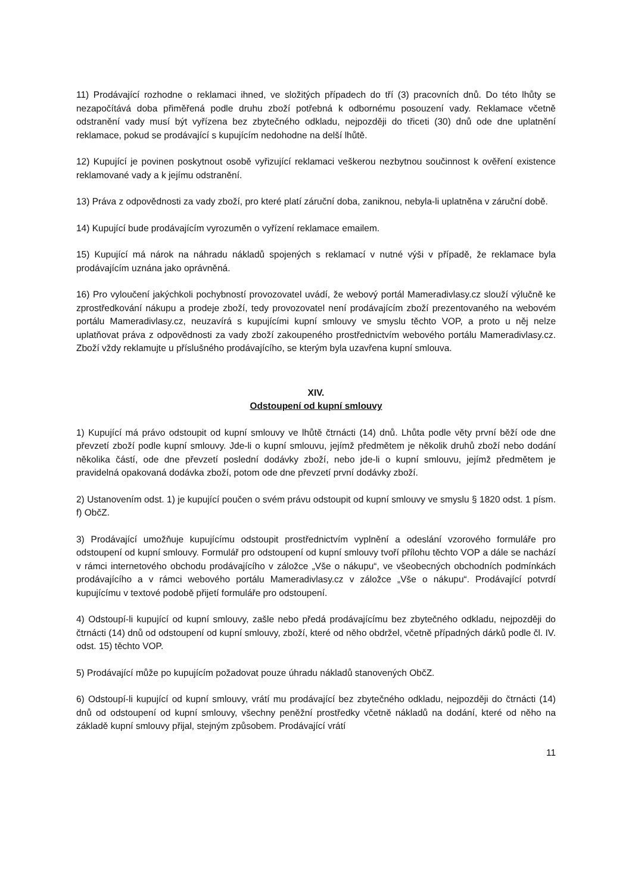11) Prodávající rozhodne o reklamaci ihned, ve složitých případech do tří (3) pracovních dnů. Do této lhůty se nezapočítává doba přiměřená podle druhu zboží potřebná k odbornému posouzení vady. Reklamace včetně odstranění vady musí být vyřízena bez zbytečného odkladu, nejpozději do třiceti (30) dnů ode dne uplatnění reklamace, pokud se prodávající s kupujícím nedohodne na delší lhůtě.
12) Kupující je povinen poskytnout osobě vyřizující reklamaci veškerou nezbytnou součinnost k ověření existence reklamované vady a k jejímu odstranění.
13) Práva z odpovědnosti za vady zboží, pro které platí záruční doba, zaniknou, nebyla-li uplatněna v záruční době.
14) Kupující bude prodávajícím vyrozuměn o vyřízení reklamace emailem.
15) Kupující má nárok na náhradu nákladů spojených s reklamací v nutné výši v případě, že reklamace byla prodávajícím uznána jako oprávněná.
16) Pro vyloučení jakýchkoli pochybností provozovatel uvádí, že webový portál Mameradivlasy.cz slouží výlučně ke zprostředkování nákupu a prodeje zboží, tedy provozovatel není prodávajícím zboží prezentovaného na webovém portálu Mameradivlasy.cz, neuzavírá s kupujícími kupní smlouvy ve smyslu těchto VOP, a proto u něj nelze uplatňovat práva z odpovědnosti za vady zboží zakoupeného prostřednictvím webového portálu Mameradivlasy.cz. Zboží vždy reklamujte u příslušného prodávajícího, se kterým byla uzavřena kupní smlouva.
XIV.
Odstoupení od kupní smlouvy
1) Kupující má právo odstoupit od kupní smlouvy ve lhůtě čtrnácti (14) dnů. Lhůta podle věty první běží ode dne převzetí zboží podle kupní smlouvy. Jde-li o kupní smlouvu, jejímž předmětem je několik druhů zboží nebo dodání několika částí, ode dne převzetí poslední dodávky zboží, nebo jde-li o kupní smlouvu, jejímž předmětem je pravidelná opakovaná dodávka zboží, potom ode dne převzetí první dodávky zboží.
2) Ustanovením odst. 1) je kupující poučen o svém právu odstoupit od kupní smlouvy ve smyslu § 1820 odst. 1 písm. f) ObčZ.
3) Prodávající umožňuje kupujícímu odstoupit prostřednictvím vyplnění a odeslání vzorového formuláře pro odstoupení od kupní smlouvy. Formulář pro odstoupení od kupní smlouvy tvoří přílohu těchto VOP a dále se nachází v rámci internetového obchodu prodávajícího v záložce „Vše o nákupu“, ve všeobecných obchodních podmínkách prodávajícího a v rámci webového portálu Mameradivlasy.cz v záložce „Vše o nákupu“. Prodávající potvrdí kupujícímu v textové podobě přijetí formuláře pro odstoupení.
4) Odstoupí-li kupující od kupní smlouvy, zašle nebo předá prodávajícímu bez zbytečného odkladu, nejpozději do čtrnácti (14) dnů od odstoupení od kupní smlouvy, zboží, které od něho obdržel, včetně případných dárků podle čl. IV. odst. 15) těchto VOP.
5) Prodávající může po kupujícím požadovat pouze úhradu nákladů stanovených ObčZ.
6) Odstoupí-li kupující od kupní smlouvy, vrátí mu prodávající bez zbytečného odkladu, nejpozději do čtrnácti (14) dnů od odstoupení od kupní smlouvy, všechny peněžní prostředky včetně nákladů na dodání, které od něho na základě kupní smlouvy přijal, stejným způsobem. Prodávající vrátí
11